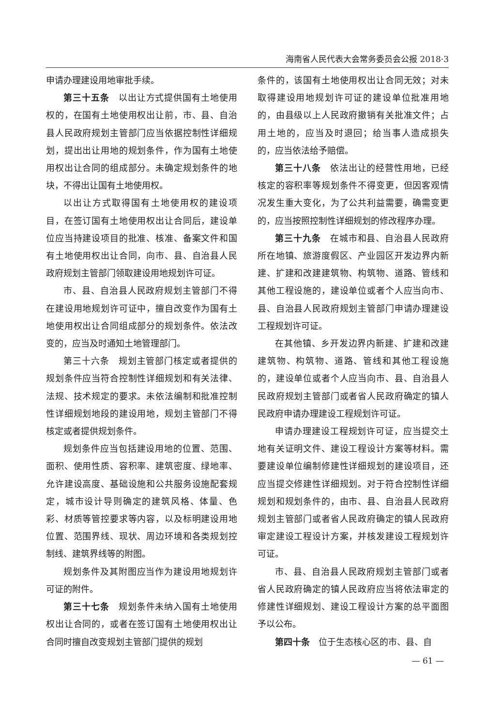海南省人民代表大会常务委员会公报 2018·3
申请办理建设用地审批手续。
第三十五条　以出让方式提供国有土地使用权的，在国有土地使用权出让前，市、县、自治县人民政府规划主管部门应当依据控制性详细规划，提出出让用地的规划条件，作为国有土地使用权出让合同的组成部分。未确定规划条件的地块，不得出让国有土地使用权。
以出让方式取得国有土地使用权的建设项目，在签订国有土地使用权出让合同后，建设单位应当持建设项目的批准、核准、备案文件和国有土地使用权出让合同，向市、县、自治县人民政府规划主管部门领取建设用地规划许可证。
市、县、自治县人民政府规划主管部门不得在建设用地规划许可证中，擅自改变作为国有土地使用权出让合同组成部分的规划条件。依法改变的，应当及时通知土地管理部门。
第三十六条　规划主管部门核定或者提供的规划条件应当符合控制性详细规划和有关法律、法规、技术规定的要求。未依法编制和批准控制性详细规划地段的建设用地，规划主管部门不得核定或者提供规划条件。
规划条件应当包括建设用地的位置、范围、面积、使用性质、容积率、建筑密度、绿地率、允许建设高度、基础设施和公共服务设施配套规定，城市设计导则确定的建筑风格、体量、色彩、材质等管控要求等内容，以及标明建设用地位置、范围界线、现状、周边环境和各类规划控制线、建筑界线等的附图。
规划条件及其附图应当作为建设用地规划许可证的附件。
第三十七条　规划条件未纳入国有土地使用权出让合同的，或者在签订国有土地使用权出让合同时擅自改变规划主管部门提供的规划
条件的，该国有土地使用权出让合同无效；对未取得建设用地规划许可证的建设单位批准用地的，由县级以上人民政府撤销有关批准文件；占用土地的，应当及时退回；给当事人造成损失的，应当依法给予赔偿。
第三十八条　依法出让的经营性用地，已经核定的容积率等规划条件不得变更，但因客观情况发生重大变化，为了公共利益需要，确需变更的，应当按照控制性详细规划的修改程序办理。
第三十九条　在城市和县、自治县人民政府所在地镇、旅游度假区、产业园区开发边界内新建、扩建和改建建筑物、构筑物、道路、管线和其他工程设施的，建设单位或者个人应当向市、县、自治县人民政府规划主管部门申请办理建设工程规划许可证。
在其他镇、乡开发边界内新建、扩建和改建建筑物、构筑物、道路、管线和其他工程设施的，建设单位或者个人应当向市、县、自治县人民政府规划主管部门或者省人民政府确定的镇人民政府申请办理建设工程规划许可证。
申请办理建设工程规划许可证，应当提交土地有关证明文件、建设工程设计方案等材料。需要建设单位编制修建性详细规划的建设项目，还应当提交修建性详细规划。对于符合控制性详细规划和规划条件的，由市、县、自治县人民政府规划主管部门或者省人民政府确定的镇人民政府审定建设工程设计方案，并核发建设工程规划许可证。
市、县、自治县人民政府规划主管部门或者省人民政府确定的镇人民政府应当将依法审定的修建性详细规划、建设工程设计方案的总平面图予以公布。
第四十条　位于生态核心区的市、县、自
— 61 —